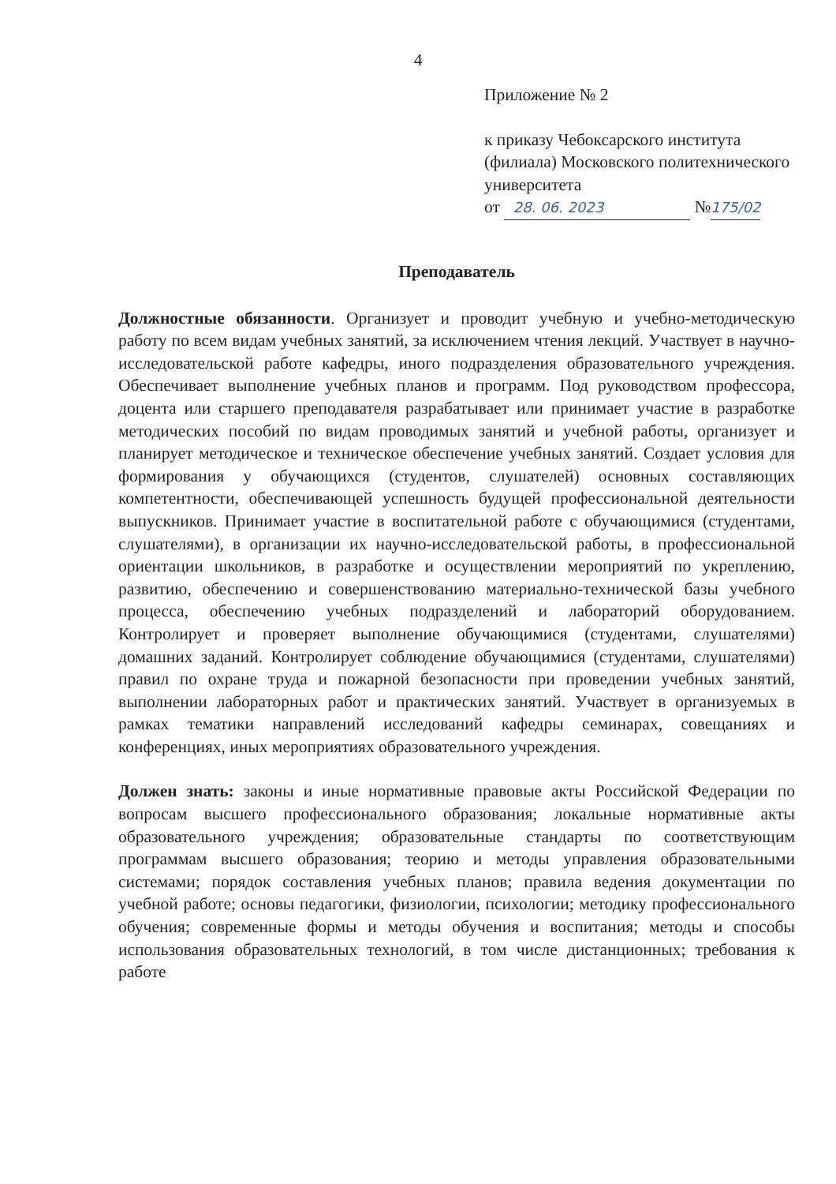4
Приложение № 2
к приказу Чебоксарского института (филиала) Московского политехнического университета
от 28. 06. 2023 №175/02
Преподаватель
Должностные обязанности. Организует и проводит учебную и учебно-методическую работу по всем видам учебных занятий, за исключением чтения лекций. Участвует в научно-исследовательской работе кафедры, иного подразделения образовательного учреждения. Обеспечивает выполнение учебных планов и программ. Под руководством профессора, доцента или старшего преподавателя разрабатывает или принимает участие в разработке методических пособий по видам проводимых занятий и учебной работы, организует и планирует методическое и техническое обеспечение учебных занятий. Создает условия для формирования у обучающихся (студентов, слушателей) основных составляющих компетентности, обеспечивающей успешность будущей профессиональной деятельности выпускников. Принимает участие в воспитательной работе с обучающимися (студентами, слушателями), в организации их научно-исследовательской работы, в профессиональной ориентации школьников, в разработке и осуществлении мероприятий по укреплению, развитию, обеспечению и совершенствованию материально-технической базы учебного процесса, обеспечению учебных подразделений и лабораторий оборудованием. Контролирует и проверяет выполнение обучающимися (студентами, слушателями) домашних заданий. Контролирует соблюдение обучающимися (студентами, слушателями) правил по охране труда и пожарной безопасности при проведении учебных занятий, выполнении лабораторных работ и практических занятий. Участвует в организуемых в рамках тематики направлений исследований кафедры семинарах, совещаниях и конференциях, иных мероприятиях образовательного учреждения.
Должен знать: законы и иные нормативные правовые акты Российской Федерации по вопросам высшего профессионального образования; локальные нормативные акты образовательного учреждения; образовательные стандарты по соответствующим программам высшего образования; теорию и методы управления образовательными системами; порядок составления учебных планов; правила ведения документации по учебной работе; основы педагогики, физиологии, психологии; методику профессионального обучения; современные формы и методы обучения и воспитания; методы и способы использования образовательных технологий, в том числе дистанционных; требования к работе